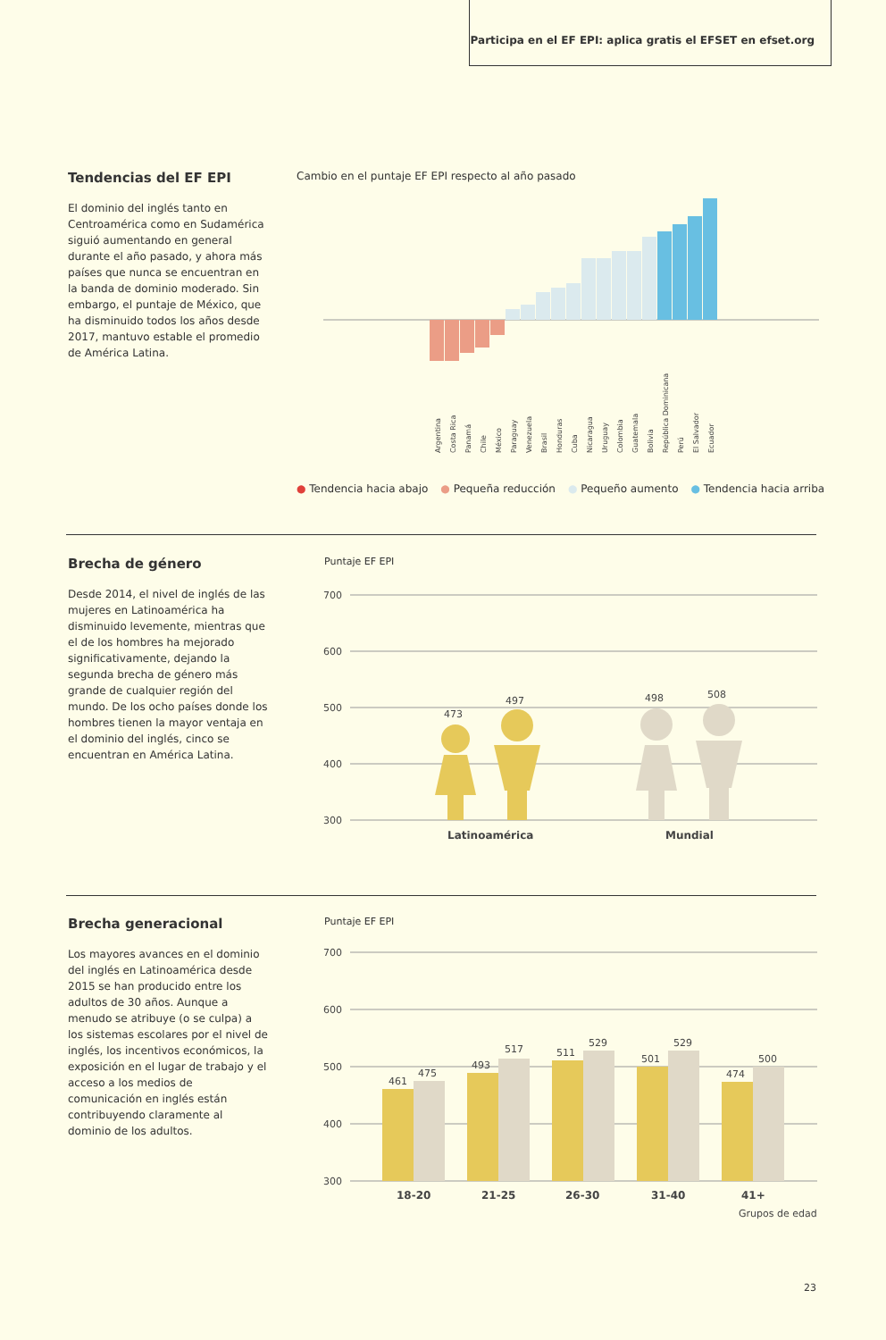Participa en el EF EPI: aplica gratis el EFSET en efset.org
Tendencias del EF EPI
El dominio del inglés tanto en Centroamérica como en Sudamérica siguió aumentando en general durante el año pasado, y ahora más países que nunca se encuentran en la banda de dominio moderado. Sin embargo, el puntaje de México, que ha disminuido todos los años desde 2017, mantuvo estable el promedio de América Latina.
Cambio en el puntaje EF EPI respecto al año pasado
Argentina
Costa Rica
Panamá
Chile
México
Paraguay
Venezuela
Brasil
Honduras
Cuba
Nicaragua
Uruguay
Colombia
Guatemala
Bolivia
República Dominicana
Perú
El Salvador
Ecuador
● Tendencia hacia abajo ● Pequeña reducción ● Pequeño aumento ● Tendencia hacia arriba
Brecha de género
Desde 2014, el nivel de inglés de las mujeres en Latinoamérica ha disminuido levemente, mientras que el de los hombres ha mejorado significativamente, dejando la segunda brecha de género más grande de cualquier región del mundo. De los ocho países donde los hombres tienen la mayor ventaja en el dominio del inglés, cinco se encuentran en América Latina.
Puntaje EF EPI
700
600
500
400
300
473
497
498
508
Latinoamérica
Mundial
Brecha generacional
Los mayores avances en el dominio del inglés en Latinoamérica desde 2015 se han producido entre los adultos de 30 años. Aunque a menudo se atribuye (o se culpa) a los sistemas escolares por el nivel de inglés, los incentivos económicos, la exposición en el lugar de trabajo y el acceso a los medios de comunicación en inglés están contribuyendo claramente al dominio de los adultos.
Puntaje EF EPI
700
600
500
400
300
461
475
493
517
511
529
501
529
474
500
18-20
21-25
26-30
31-40
41+
Grupos de edad
23